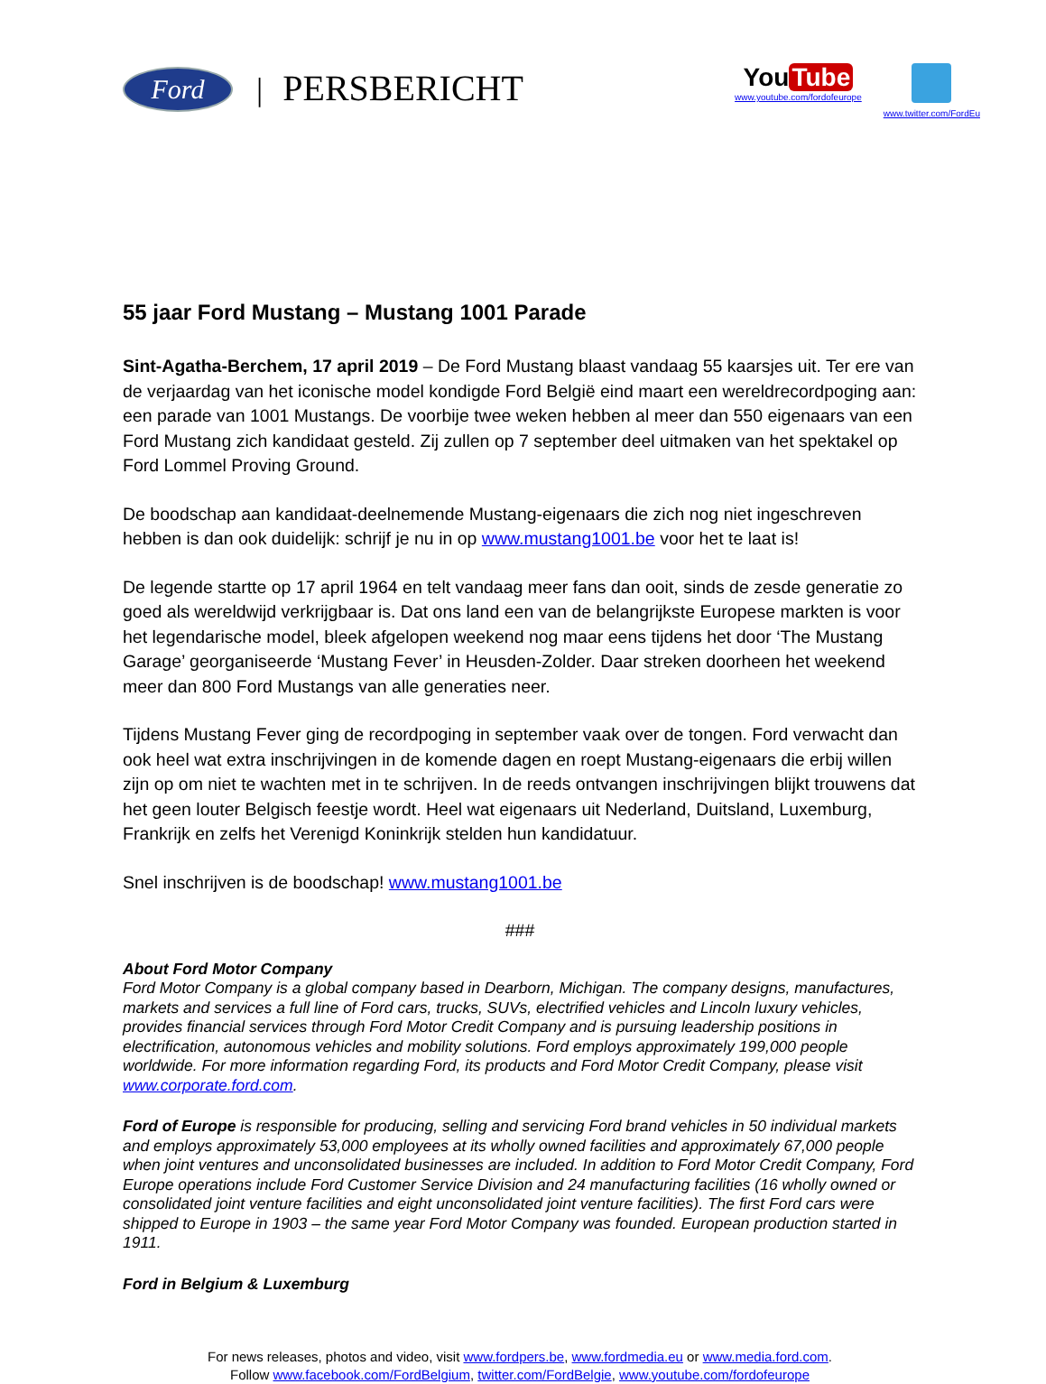Ford
| PERSBERICHT
You Tube
www.youtube.com/fordofeurope
www.twitter.com/FordEu
55 jaar Ford Mustang – Mustang 1001 Parade
Sint-Agatha-Berchem, 17 april 2019 – De Ford Mustang blaast vandaag 55 kaarsjes uit. Ter ere van de verjaardag van het iconische model kondigde Ford België eind maart een wereldrecordpoging aan: een parade van 1001 Mustangs. De voorbije twee weken hebben al meer dan 550 eigenaars van een Ford Mustang zich kandidaat gesteld. Zij zullen op 7 september deel uitmaken van het spektakel op Ford Lommel Proving Ground.
De boodschap aan kandidaat-deelnemende Mustang-eigenaars die zich nog niet ingeschreven hebben is dan ook duidelijk: schrijf je nu in op www.mustang1001.be voor het te laat is!
De legende startte op 17 april 1964 en telt vandaag meer fans dan ooit, sinds de zesde generatie zo goed als wereldwijd verkrijgbaar is. Dat ons land een van de belangrijkste Europese markten is voor het legendarische model, bleek afgelopen weekend nog maar eens tijdens het door ‘The Mustang Garage’ georganiseerde ‘Mustang Fever’ in Heusden-Zolder. Daar streken doorheen het weekend meer dan 800 Ford Mustangs van alle generaties neer.
Tijdens Mustang Fever ging de recordpoging in september vaak over de tongen. Ford verwacht dan ook heel wat extra inschrijvingen in de komende dagen en roept Mustang-eigenaars die erbij willen zijn op om niet te wachten met in te schrijven. In de reeds ontvangen inschrijvingen blijkt trouwens dat het geen louter Belgisch feestje wordt. Heel wat eigenaars uit Nederland, Duitsland, Luxemburg, Frankrijk en zelfs het Verenigd Koninkrijk stelden hun kandidatuur.
Snel inschrijven is de boodschap! www.mustang1001.be
###
About Ford Motor Company
Ford Motor Company is a global company based in Dearborn, Michigan. The company designs, manufactures, markets and services a full line of Ford cars, trucks, SUVs, electrified vehicles and Lincoln luxury vehicles, provides financial services through Ford Motor Credit Company and is pursuing leadership positions in electrification, autonomous vehicles and mobility solutions. Ford employs approximately 199,000 people worldwide. For more information regarding Ford, its products and Ford Motor Credit Company, please visit www.corporate.ford.com.
Ford of Europe is responsible for producing, selling and servicing Ford brand vehicles in 50 individual markets and employs approximately 53,000 employees at its wholly owned facilities and approximately 67,000 people when joint ventures and unconsolidated businesses are included. In addition to Ford Motor Credit Company, Ford Europe operations include Ford Customer Service Division and 24 manufacturing facilities (16 wholly owned or consolidated joint venture facilities and eight unconsolidated joint venture facilities). The first Ford cars were shipped to Europe in 1903 – the same year Ford Motor Company was founded. European production started in 1911.
Ford in Belgium & Luxemburg
For news releases, photos and video, visit www.fordpers.be, www.fordmedia.eu or www.media.ford.com.
Follow www.facebook.com/FordBelgium, twitter.com/FordBelgie, www.youtube.com/fordofeurope